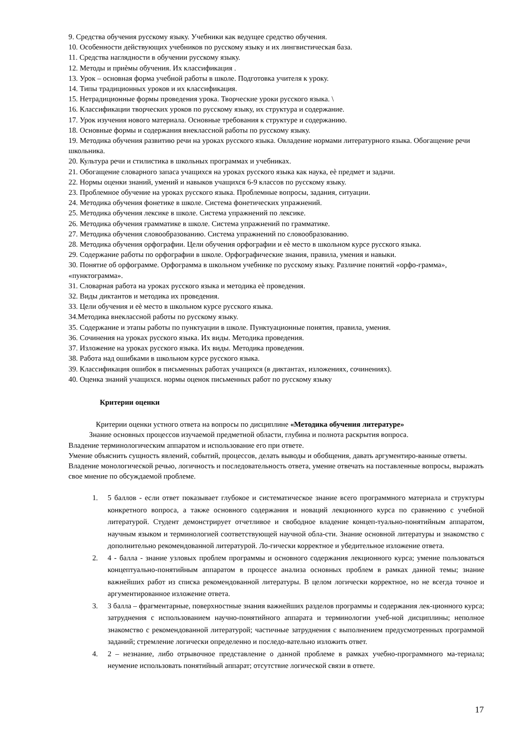9. Средства обучения русскому языку. Учебники как ведущее средство обучения.
10. Особенности действующих учебников по русскому языку и их лингвистическая база.
11. Средства наглядности в обучении русскому языку.
12. Методы и приѐмы обучения. Их классификация .
13. Урок – основная форма учебной работы в школе. Подготовка учителя к уроку.
14. Типы традиционных уроков и их классификация.
15. Нетрадиционные формы проведения урока. Творческие уроки русского языка. \
16. Классификации творческих уроков по русскому языку, их структура и содержание.
17. Урок изучения нового материала. Основные требования к структуре и содержанию.
18. Основные формы и содержания внеклассной работы по русскому языку.
19. Методика обучения развитию речи на уроках русского языка. Овладение нормами литературного языка. Обогащение речи школьника.
20. Культура речи и стилистика в школьных программах и учебниках.
21. Обогащение словарного запаса учащихся на уроках русского языка как наука, еѐ предмет и задачи.
22. Нормы оценки знаний, умений и навыков учащихся 6-9 классов по русскому языку.
23. Проблемное обучение на уроках русского языка. Проблемные вопросы, задания, ситуации.
24. Методика обучения фонетике в школе. Система фонетических упражнений.
25. Методика обучения лексике в школе. Система упражнений по лексике.
26. Методика обучения грамматике в школе. Система упражнений по грамматике.
27. Методика обучения словообразованию. Система упражнений по словообразованию.
28. Методика обучения орфографии. Цели обучения орфографии и еѐ место в школьном курсе русского языка.
29. Содержание работы по орфографии в школе. Орфографические знания, правила, умения и навыки.
30. Понятие об орфограмме. Орфограмма в школьном учебнике по русскому языку. Различие понятий «орфо-грамма», «пунктограмма».
31. Словарная работа на уроках русского языка и методика еѐ проведения.
32. Виды диктантов и методика их проведения.
33. Цели обучения и еѐ место в школьном курсе русского языка.
34.Методика внеклассной работы по русскому языку.
35. Содержание и этапы работы по пунктуации в школе. Пунктуационные понятия, правила, умения.
36. Сочинения на уроках русского языка. Их виды. Методика проведения.
37. Изложение на уроках русского языка. Их виды. Методика проведения.
38. Работа над ошибками в школьном курсе русского языка.
39. Классификация ошибок в письменных работах учащихся (в диктантах, изложениях, сочинениях).
40. Оценка знаний учащихся. нормы оценок письменных работ по русскому языку
Критерии оценки
Критерии оценки устного ответа на вопросы по дисциплине «Методика обучения литературе»
Знание основных процессов изучаемой предметной области, глубина и полнота раскрытия вопроса.
Владение терминологическим аппаратом и использование его при ответе.
Умение объяснить сущность явлений, событий, процессов, делать выводы и обобщения, давать аргументиро-ванные ответы.
Владение монологической речью, логичность и последовательность ответа, умение отвечать на поставленные вопросы, выражать свое мнение по обсуждаемой проблеме.
1. 5 баллов - если ответ показывает глубокое и систематическое знание всего программного материала и структуры конкретного вопроса, а также основного содержания и новаций лекционного курса по сравнению с учебной литературой. Студент демонстрирует отчетливое и свободное владение концеп-туально-понятийным аппаратом, научным языком и терминологией соответствующей научной обла-сти. Знание основной литературы и знакомство с дополнительно рекомендованной литературой. Ло-гически корректное и убедительное изложение ответа.
2. 4 - балла - знание узловых проблем программы и основного содержания лекционного курса; умение пользоваться концептуально-понятийным аппаратом в процессе анализа основных проблем в рамках данной темы; знание важнейших работ из списка рекомендованной литературы. В целом логически корректное, но не всегда точное и аргументированное изложение ответа.
3. 3 балла – фрагментарные, поверхностные знания важнейших разделов программы и содержания лек-ционного курса; затруднения с использованием научно-понятийного аппарата и терминологии учеб-ной дисциплины; неполное знакомство с рекомендованной литературой; частичные затруднения с выполнением предусмотренных программой заданий; стремление логически определенно и последо-вательно изложить ответ.
4. 2 – незнание, либо отрывочное представление о данной проблеме в рамках учебно-программного ма-териала; неумение использовать понятийный аппарат; отсутствие логической связи в ответе.
17